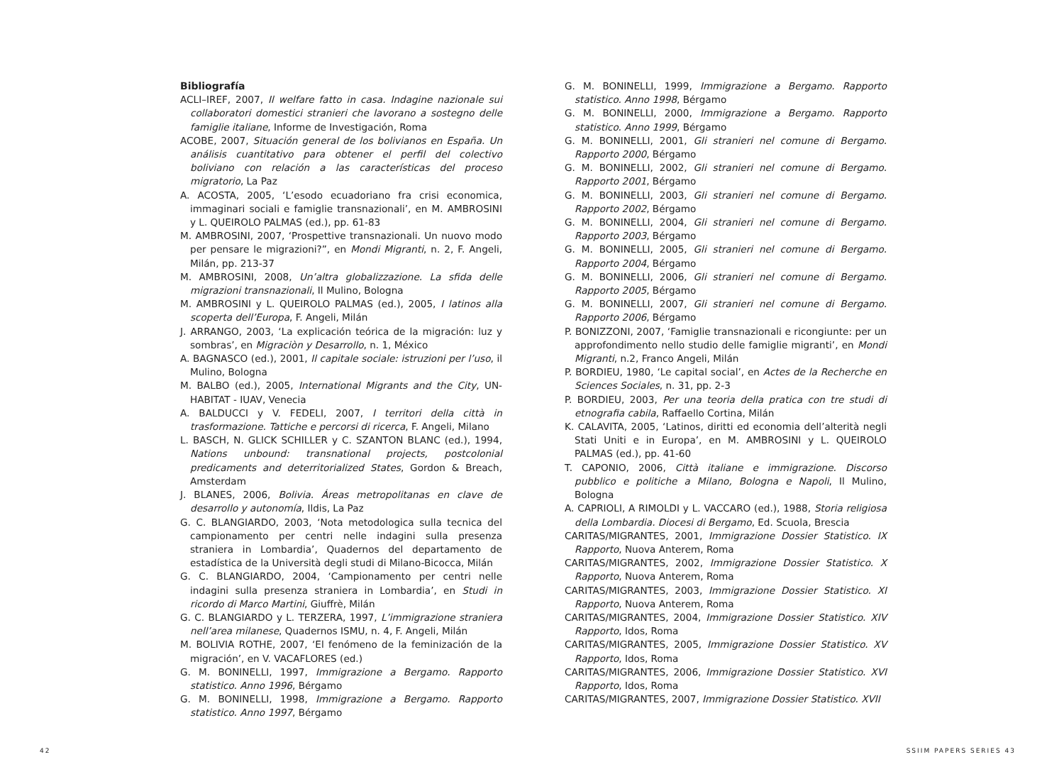Bibliografía
ACLI–IREF, 2007, Il welfare fatto in casa. Indagine nazionale sui collaboratori domestici stranieri che lavorano a sostegno delle famiglie italiane, Informe de Investigación, Roma
ACOBE, 2007, Situación general de los bolivianos en España. Un análisis cuantitativo para obtener el perfil del colectivo boliviano con relación a las características del proceso migratorio, La Paz
A. ACOSTA, 2005, ‘L’esodo ecuadoriano fra crisi economica, immaginari sociali e famiglie transnazionali’, en M. AMBROSINI y L. QUEIROLO PALMAS (ed.), pp. 61-83
M. AMBROSINI, 2007, ‘Prospettive transnazionali. Un nuovo modo per pensare le migrazioni?”, en Mondi Migranti, n. 2, F. Angeli, Milán, pp. 213-37
M. AMBROSINI, 2008, Un’altra globalizzazione. La sfida delle migrazioni transnazionali, Il Mulino, Bologna
M. AMBROSINI y L. QUEIROLO PALMAS (ed.), 2005, I latinos alla scoperta dell’Europa, F. Angeli, Milán
J. ARRANGO, 2003, ‘La explicación teórica de la migración: luz y sombras’, en Migraciòn y Desarrollo, n. 1, México
A. BAGNASCO (ed.), 2001, Il capitale sociale: istruzioni per l’uso, il Mulino, Bologna
M. BALBO (ed.), 2005, International Migrants and the City, UN-HABITAT - IUAV, Venecia
A. BALDUCCI y V. FEDELI, 2007, I territori della città in trasformazione. Tattiche e percorsi di ricerca, F. Angeli, Milano
L. BASCH, N. GLICK SCHILLER y C. SZANTON BLANC (ed.), 1994, Nations unbound: transnational projects, postcolonial predicaments and deterritorialized States, Gordon & Breach, Amsterdam
J. BLANES, 2006, Bolivia. Áreas metropolitanas en clave de desarrollo y autonomía, Ildis, La Paz
G. C. BLANGIARDO, 2003, ‘Nota metodologica sulla tecnica del campionamento per centri nelle indagini sulla presenza straniera in Lombardia’, Quadernos del departamento de estadística de la Università degli studi di Milano-Bicocca, Milán
G. C. BLANGIARDO, 2004, ‘Campionamento per centri nelle indagini sulla presenza straniera in Lombardia’, en Studi in ricordo di Marco Martini, Giuffrè, Milán
G. C. BLANGIARDO y L. TERZERA, 1997, L’immigrazione straniera nell’area milanese, Quadernos ISMU, n. 4, F. Angeli, Milán
M. BOLIVIA ROTHE, 2007, ‘El fenómeno de la feminización de la migración’, en V. VACAFLORES (ed.)
G. M. BONINELLI, 1997, Immigrazione a Bergamo. Rapporto statistico. Anno 1996, Bérgamo
G. M. BONINELLI, 1998, Immigrazione a Bergamo. Rapporto statistico. Anno 1997, Bérgamo
G. M. BONINELLI, 1999, Immigrazione a Bergamo. Rapporto statistico. Anno 1998, Bérgamo
G. M. BONINELLI, 2000, Immigrazione a Bergamo. Rapporto statistico. Anno 1999, Bérgamo
G. M. BONINELLI, 2001, Gli stranieri nel comune di Bergamo. Rapporto 2000, Bérgamo
G. M. BONINELLI, 2002, Gli stranieri nel comune di Bergamo. Rapporto 2001, Bérgamo
G. M. BONINELLI, 2003, Gli stranieri nel comune di Bergamo. Rapporto 2002, Bérgamo
G. M. BONINELLI, 2004, Gli stranieri nel comune di Bergamo. Rapporto 2003, Bérgamo
G. M. BONINELLI, 2005, Gli stranieri nel comune di Bergamo. Rapporto 2004, Bérgamo
G. M. BONINELLI, 2006, Gli stranieri nel comune di Bergamo. Rapporto 2005, Bérgamo
G. M. BONINELLI, 2007, Gli stranieri nel comune di Bergamo. Rapporto 2006, Bérgamo
P. BONIZZONI, 2007, ‘Famiglie transnazionali e ricongiunte: per un approfondimento nello studio delle famiglie migranti’, en Mondi Migranti, n.2, Franco Angeli, Milán
P. BORDIEU, 1980, ‘Le capital social’, en Actes de la Recherche en Sciences Sociales, n. 31, pp. 2-3
P. BORDIEU, 2003, Per una teoria della pratica con tre studi di etnografia cabila, Raffaello Cortina, Milán
K. CALAVITA, 2005, ‘Latinos, diritti ed economia dell’alterità negli Stati Uniti e in Europa’, en M. AMBROSINI y L. QUEIROLO PALMAS (ed.), pp. 41-60
T. CAPONIO, 2006, Città italiane e immigrazione. Discorso pubblico e politiche a Milano, Bologna e Napoli, Il Mulino, Bologna
A. CAPRIOLI, A RIMOLDI y L. VACCARO (ed.), 1988, Storia religiosa della Lombardia. Diocesi di Bergamo, Ed. Scuola, Brescia
CARITAS/MIGRANTES, 2001, Immigrazione Dossier Statistico. IX Rapporto, Nuova Anterem, Roma
CARITAS/MIGRANTES, 2002, Immigrazione Dossier Statistico. X Rapporto, Nuova Anterem, Roma
CARITAS/MIGRANTES, 2003, Immigrazione Dossier Statistico. XI Rapporto, Nuova Anterem, Roma
CARITAS/MIGRANTES, 2004, Immigrazione Dossier Statistico. XIV Rapporto, Idos, Roma
CARITAS/MIGRANTES, 2005, Immigrazione Dossier Statistico. XV Rapporto, Idos, Roma
CARITAS/MIGRANTES, 2006, Immigrazione Dossier Statistico. XVI Rapporto, Idos, Roma
CARITAS/MIGRANTES, 2007, Immigrazione Dossier Statistico. XVII
42 SSIIM PAPERS SERIES 43